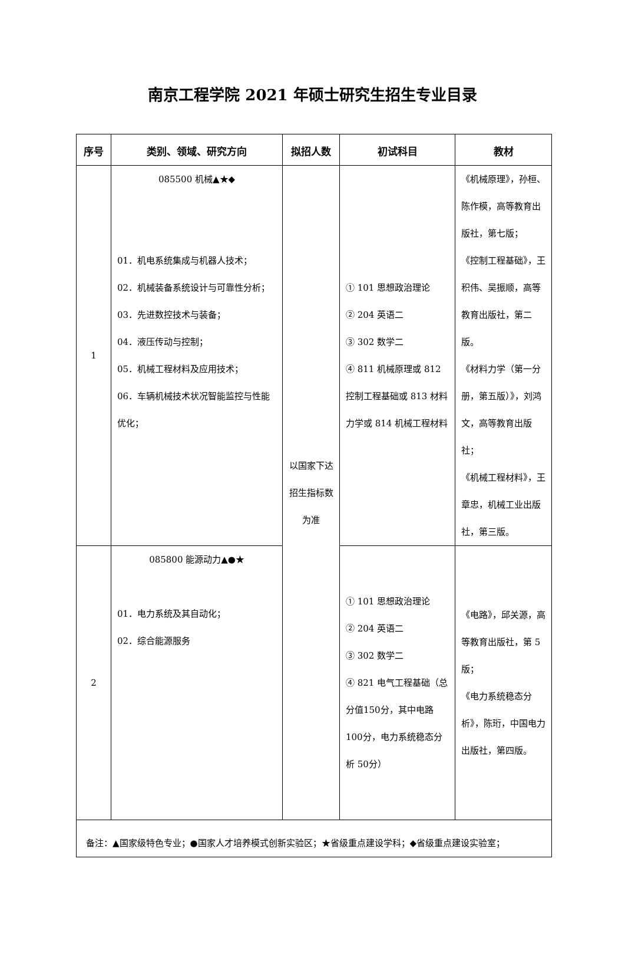南京工程学院 2021 年硕士研究生招生专业目录
| 序号 | 类别、领域、研究方向 | 拟招人数 | 初试科目 | 教材 |
| --- | --- | --- | --- | --- |
| 1 | 085500 机械▲★◆ 01．机电系统集成与机器人技术； 02．机械装备系统设计与可靠性分析； 03．先进数控技术与装备； 04．液压传动与控制； 05．机械工程材料及应用技术； 06．车辆机械技术状况智能监控与性能优化； | 以国家下达招生指标数为准 | ① 101 思想政治理论 ② 204 英语二 ③ 302 数学二 ④ 811 机械原理或 812 控制工程基础或 813 材料力学或 814 机械工程材料 | 《机械原理》，孙桓、陈作模，高等教育出版社，第七版； 《控制工程基础》，王积伟、吴振顺，高等教育出版社，第二版。 《材料力学（第一分册，第五版）》，刘鸿文，高等教育出版社； 《机械工程材料》，王章忠，机械工业出版社，第三版。 |
| 2 | 085800 能源动力▲●★ 01．电力系统及其自动化； 02．综合能源服务 | | ① 101 思想政治理论 ② 204 英语二 ③ 302 数学二 ④ 821 电气工程基础（总分值150分，其中电路100分，电力系统稳态分析 50分） | 《电路》，邱关源，高等教育出版社，第 5 版； 《电力系统稳态分析》，陈珩，中国电力出版社，第四版。 |
| 备注：▲国家级特色专业；●国家人才培养模式创新实验区；★省级重点建设学科；◆省级重点建设实验室； | | | | |